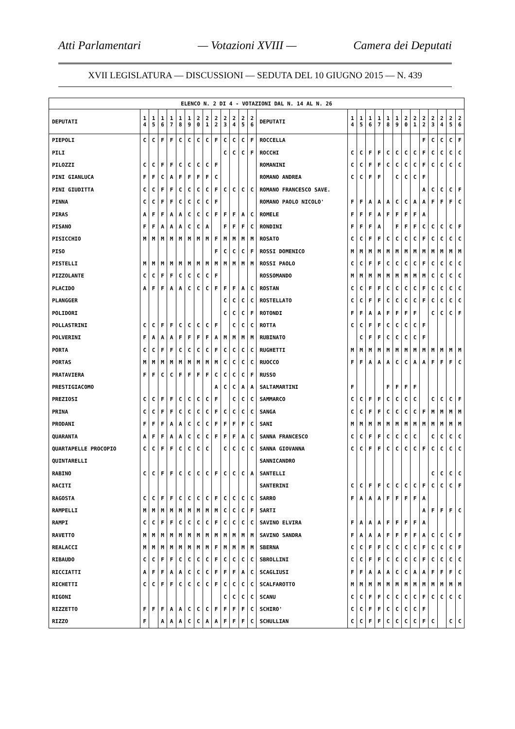Atti Parlamentari — Votazioni XVIII — Camera dei Deputati
XVII LEGISLATURA — DISCUSSIONI — SEDUTA DEL 10 GIUGNO 2015 — N. 439
| ELENCO N. 2 DI 4 - VOTAZIONI DAL N. 14 AL N. 26 | | | | | | | | | | | | | | | | | | | | | | | | | | | |
| DEPUTATI | 1 4 | 1 5 | 1 6 | 1 7 | 1 8 | 1 9 | 2 0 | 2 1 | 2 2 | 2 3 | 2 4 | 2 5 | 2 6 | DEPUTATI | 1 4 | 1 5 | 1 6 | 1 7 | 1 8 | 1 9 | 2 0 | 2 1 | 2 2 | 2 3 | 2 4 | 2 5 | 2 6 |
| PIEPOLI | C | C | F | F | C | C | C | C | F | C | C | C | F | ROCCELLA | | | | | | | | | F | C | C | C | F |
| PILI | | | | | | | | | | C | C | C | F | ROCCHI | C | C | F | F | C | C | C | C | F | C | C | C | C |
| PILOZZI | C | C | F | F | C | C | C | C | F | | | | | ROMANINI | C | C | F | F | C | C | C | C | F | C | C | C | C |
| PINI GIANLUCA | F | F | C | A | F | F | F | F | C | | | | | ROMANO ANDREA | C | C | F | F | | C | C | C | F | | | | |
| PINI GIUDITTA | C | C | F | F | C | C | C | C | F | C | C | C | C | ROMANO FRANCESCO SAVE. | | | | | | | | | A | C | C | C | F |
| PINNA | C | C | F | F | C | C | C | C | F | | | | | ROMANO PAOLO NICOLO' | F | F | A | A | A | C | C | A | A | F | F | F | C |
| PIRAS | A | F | F | A | A | C | C | C | F | F | F | A | C | ROMELE | F | F | F | A | F | F | F | F | A | | | | |
| PISANO | F | F | A | A | A | C | C | A | | F | F | F | C | RONDINI | F | F | F | A | | F | F | F | C | C | C | C | F |
| PISICCHIO | M | M | M | M | M | M | M | M | F | M | M | M | M | ROSATO | C | C | F | F | C | C | C | C | F | C | C | C | C |
| PISO | | | | | | | | | F | C | C | C | F | ROSSI DOMENICO | M | M | M | M | M | M | M | M | M | M | M | M | M |
| PISTELLI | M | M | M | M | M | M | M | M | M | M | M | M | M | ROSSI PAOLO | C | C | F | F | C | C | C | C | F | C | C | C | C |
| PIZZOLANTE | C | C | F | F | C | C | C | C | F | | | | | ROSSOMANDO | M | M | M | M | M | M | M | M | M | C | C | C | C |
| PLACIDO | A | F | F | A | A | C | C | C | F | F | F | A | C | ROSTAN | C | C | F | F | C | C | C | C | F | C | C | C | C |
| PLANGGER | | | | | | | | | | C | C | C | C | ROSTELLATO | C | C | F | F | C | C | C | C | F | C | C | C | C |
| POLIDORI | | | | | | | | | | C | C | C | F | ROTONDI | F | F | A | A | F | F | F | F | | C | C | C | F |
| POLLASTRINI | C | C | F | F | C | C | C | C | F | | C | C | C | ROTTA | C | C | F | F | C | C | C | C | F | | | | |
| POLVERINI | F | A | A | A | F | F | F | F | A | M | M | M | M | RUBINATO | | C | F | F | C | C | C | C | F | | | | |
| PORTA | C | C | F | F | C | C | C | C | F | C | C | C | C | RUGHETTI | M | M | M | M | M | M | M | M | M | M | M | M | M |
| PORTAS | M | M | M | M | M | M | M | M | M | C | C | C | C | RUOCCO | F | F | A | A | A | C | C | A | A | F | F | F | C |
| PRATAVIERA | F | F | C | C | F | F | F | F | C | C | C | C | F | RUSSO | | | | | | | | | | | | | |
| PRESTIGIACOMO | | | | | | | | | A | C | C | A | A | SALTAMARTINI | F | | | | F | F | F | F | | | | | |
| PREZIOSI | C | C | F | F | C | C | C | C | F | | C | C | C | SAMMARCO | C | C | F | F | C | C | C | C | | C | C | C | F |
| PRINA | C | C | F | F | C | C | C | C | F | C | C | C | C | SANGA | C | C | F | F | C | C | C | C | F | M | M | M | M |
| PRODANI | F | F | F | A | A | C | C | C | F | F | F | F | C | SANI | M | M | M | M | M | M | M | M | M | M | M | M | M |
| QUARANTA | A | F | F | A | A | C | C | C | F | F | F | A | C | SANNA FRANCESCO | C | C | F | F | C | C | C | C | | C | C | C | C |
| QUARTAPELLE PROCOPIO | C | C | F | F | C | C | C | C | | C | C | C | C | SANNA GIOVANNA | C | C | F | F | C | C | C | C | F | C | C | C | C |
| QUINTARELLI | | | | | | | | | | | | | | SANNICANDRO | | | | | | | | | | | | | |
| RABINO | C | C | F | F | C | C | C | C | F | C | C | C | A | SANTELLI | | | | | | | | | | C | C | C | C |
| RACITI | | | | | | | | | | | | | | SANTERINI | C | C | F | F | C | C | C | C | F | C | C | C | F |
| RAGOSTA | C | C | F | F | C | C | C | C | F | C | C | C | C | SARRO | F | A | A | A | F | F | F | F | A | | | | |
| RAMPELLI | M | M | M | M | M | M | M | M | M | C | C | C | F | SARTI | | | | | | | | | A | F | F | F | C |
| RAMPI | C | C | F | F | C | C | C | C | F | C | C | C | C | SAVINO ELVIRA | F | A | A | A | F | F | F | F | A | | | | |
| RAVETTO | M | M | M | M | M | M | M | M | M | M | M | M | M | SAVINO SANDRA | F | A | A | A | F | F | F | F | A | C | C | C | F |
| REALACCI | M | M | M | M | M | M | M | M | F | M | M | M | M | SBERNA | C | C | F | F | C | C | C | C | F | C | C | C | F |
| RIBAUDO | C | C | F | F | C | C | C | C | F | C | C | C | C | SBROLLINI | C | C | F | F | C | C | C | C | F | C | C | C | C |
| RICCIATTI | A | F | F | A | A | C | C | C | F | F | F | A | C | SCAGLIUSI | F | F | A | A | A | C | C | A | A | F | F | F | C |
| RICHETTI | C | C | F | F | C | C | C | C | F | C | C | C | C | SCALFAROTTO | M | M | M | M | M | M | M | M | M | M | M | M | M |
| RIGONI | | | | | | | | | | C | C | C | C | SCANU | C | C | F | F | C | C | C | C | F | C | C | C | C |
| RIZZETTO | F | F | F | A | A | C | C | C | F | F | F | F | C | SCHIRO' | C | C | F | F | C | C | C | C | F | | | | |
| RIZZO | F | | A | A | A | C | C | A | A | F | F | F | C | SCHULLIAN | C | C | F | F | C | C | C | C | F | C | | C | C |